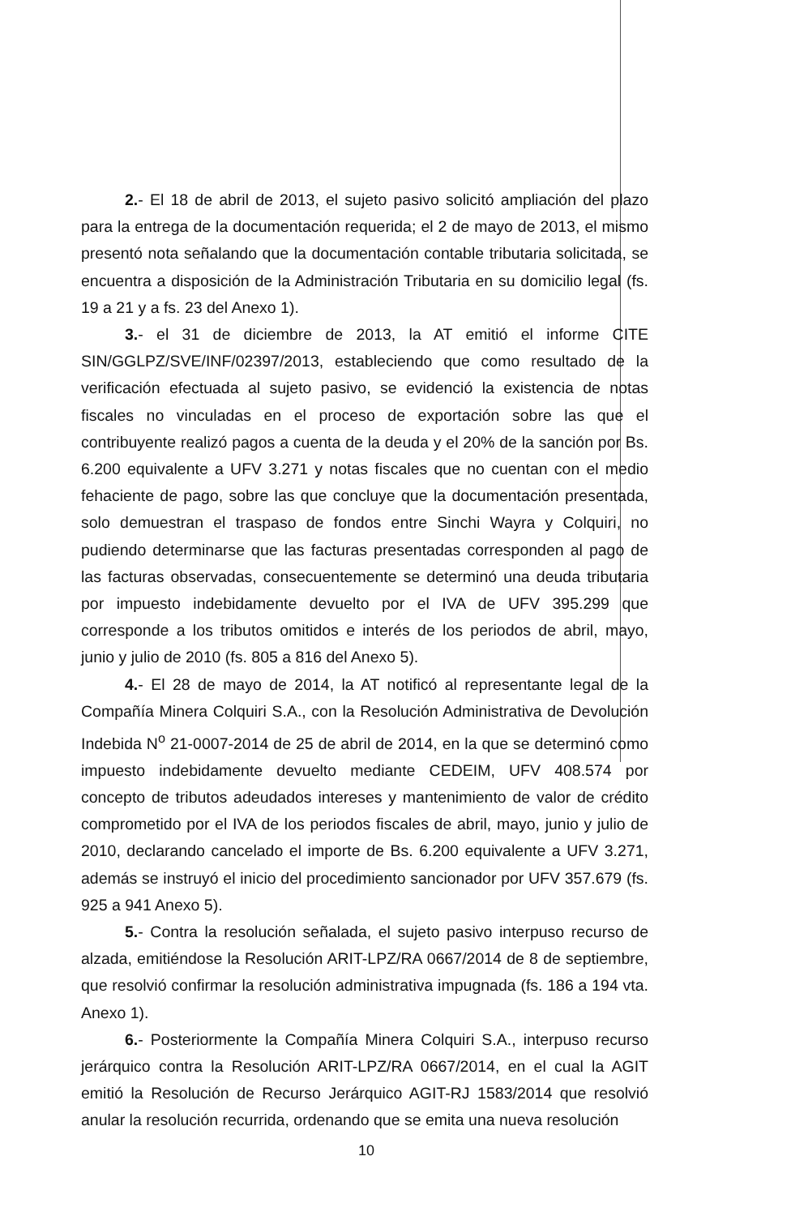2.- El 18 de abril de 2013, el sujeto pasivo solicitó ampliación del plazo para la entrega de la documentación requerida; el 2 de mayo de 2013, el mismo presentó nota señalando que la documentación contable tributaria solicitada, se encuentra a disposición de la Administración Tributaria en su domicilio legal (fs. 19 a 21 y a fs. 23 del Anexo 1).
3.- el 31 de diciembre de 2013, la AT emitió el informe CITE SIN/GGLPZ/SVE/INF/02397/2013, estableciendo que como resultado de la verificación efectuada al sujeto pasivo, se evidenció la existencia de notas fiscales no vinculadas en el proceso de exportación sobre las que el contribuyente realizó pagos a cuenta de la deuda y el 20% de la sanción por Bs. 6.200 equivalente a UFV 3.271 y notas fiscales que no cuentan con el medio fehaciente de pago, sobre las que concluye que la documentación presentada, solo demuestran el traspaso de fondos entre Sinchi Wayra y Colquiri, no pudiendo determinarse que las facturas presentadas corresponden al pago de las facturas observadas, consecuentemente se determinó una deuda tributaria por impuesto indebidamente devuelto por el IVA de UFV 395.299 que corresponde a los tributos omitidos e interés de los periodos de abril, mayo, junio y julio de 2010 (fs. 805 a 816 del Anexo 5).
4.- El 28 de mayo de 2014, la AT notificó al representante legal de la Compañía Minera Colquiri S.A., con la Resolución Administrativa de Devolución Indebida N<sup>o</sup> 21-0007-2014 de 25 de abril de 2014, en la que se determinó como impuesto indebidamente devuelto mediante CEDEIM, UFV 408.574 por concepto de tributos adeudados intereses y mantenimiento de valor de crédito comprometido por el IVA de los periodos fiscales de abril, mayo, junio y julio de 2010, declarando cancelado el importe de Bs. 6.200 equivalente a UFV 3.271, además se instruyó el inicio del procedimiento sancionador por UFV 357.679 (fs. 925 a 941 Anexo 5).
5.- Contra la resolución señalada, el sujeto pasivo interpuso recurso de alzada, emitiéndose la Resolución ARIT-LPZ/RA 0667/2014 de 8 de septiembre, que resolvió confirmar la resolución administrativa impugnada (fs. 186 a 194 vta. Anexo 1).
6.- Posteriormente la Compañía Minera Colquiri S.A., interpuso recurso jerárquico contra la Resolución ARIT-LPZ/RA 0667/2014, en el cual la AGIT emitió la Resolución de Recurso Jerárquico AGIT-RJ 1583/2014 que resolvió anular la resolución recurrida, ordenando que se emita una nueva resolución
10